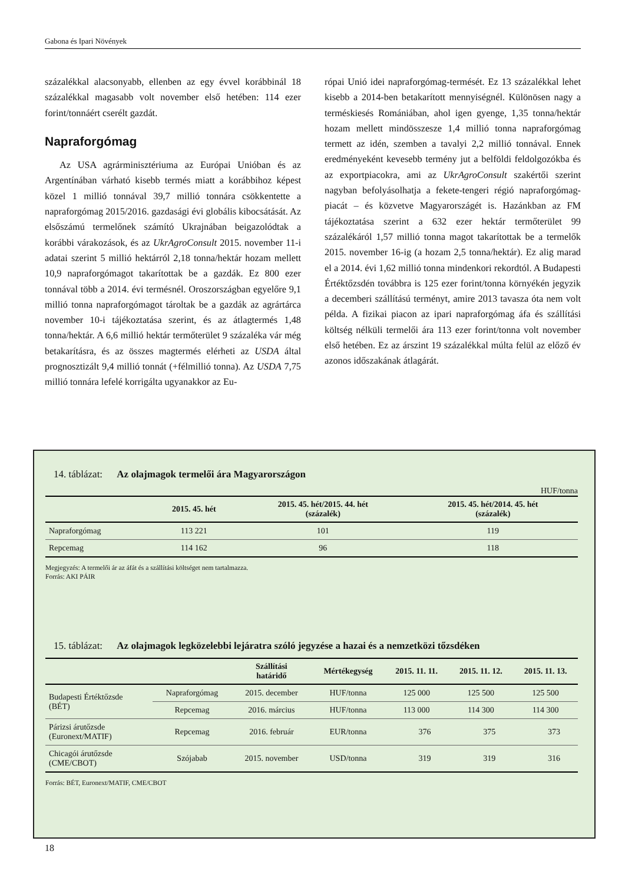Gabona és Ipari Növények
százalékkal alacsonyabb, ellenben az egy évvel korábbinál 18 százalékkal magasabb volt november első hetében: 114 ezer forint/tonnáért cserélt gazdát.
Napraforgómag
Az USA agrárminisztériuma az Európai Unióban és az Argentínában várható kisebb termés miatt a korábbihoz képest közel 1 millió tonnával 39,7 millió tonnára csökkentette a napraforgómag 2015/2016. gazdasági évi globális kibocsátását. Az elsőszámú termelőnek számító Ukrajnában beigazolódtak a korábbi várakozások, és az UkrAgroConsult 2015. november 11-i adatai szerint 5 millió hektárról 2,18 tonna/hektár hozam mellett 10,9 napraforgómagot takarítottak be a gazdák. Ez 800 ezer tonnával több a 2014. évi termésnél. Oroszországban egyelőre 9,1 millió tonna napraforgómagot tároltak be a gazdák az agrártárca november 10-i tájékoztatása szerint, és az átlagtermés 1,48 tonna/hektár. A 6,6 millió hektár termőterület 9 százaléka vár még betakarításra, és az összes magtermés elérheti az USDA által prognosztizált 9,4 millió tonnát (+félmillió tonna). Az USDA 7,75 millió tonnára lefelé korrigálta ugyanakkor az Eu-
rópai Unió idei napraforgómag-termését. Ez 13 százalékkal lehet kisebb a 2014-ben betakarított mennyiségnél. Különösen nagy a terméskiesés Romániában, ahol igen gyenge, 1,35 tonna/hektár hozam mellett mindösszesze 1,4 millió tonna napraforgómag termett az idén, szemben a tavalyi 2,2 millió tonnával. Ennek eredményeként kevesebb termény jut a belföldi feldolgozókba és az exportpiacokra, ami az UkrAgroConsult szakértői szerint nagyban befolyásolhatja a fekete-tengeri régió napraforgómag-piacát – és közvetve Magyarországét is. Hazánkban az FM tájékoztatása szerint a 632 ezer hektár termőterület 99 százalékáról 1,57 millió tonna magot takarítottak be a termelők 2015. november 16-ig (a hozam 2,5 tonna/hektár). Ez alig marad el a 2014. évi 1,62 millió tonna mindenkori rekordtól. A Budapesti Értéktőzsdén továbbra is 125 ezer forint/tonna környékén jegyzik a decemberi szállítású terményt, amire 2013 tavasza óta nem volt példa. A fizikai piacon az ipari napraforgómag áfa és szállítási költség nélküli termelői ára 113 ezer forint/tonna volt november első hetében. Ez az árszint 19 százalékkal múlta felül az előző év azonos időszakának átlagárát.
14. táblázat: Az olajmagok termelői ára Magyarországon
HUF/tonna
| | 2015. 45. hét | 2015. 45. hét/2015. 44. hét (százalék) | 2015. 45. hét/2014. 45. hét (százalék) |
| --- | --- | --- | --- |
| Napraforgómag | 113 221 | 101 | 119 |
| Repcemag | 114 162 | 96 | 118 |
Megjegyzés: A termelői ár az áfát és a szállítási költséget nem tartalmazza.
Forrás: AKI PÁIR
15. táblázat: Az olajmagok legközelebbi lejáratra szóló jegyzése a hazai és a nemzetközi tőzsdéken
| | | Szállítási határidő | Mértékegység | 2015. 11. 11. | 2015. 11. 12. | 2015. 11. 13. |
| --- | --- | --- | --- | --- | --- | --- |
| Budapesti Értéktőzsde (BÉT) | Napraforgómag | 2015. december | HUF/tonna | 125 000 | 125 500 | 125 500 |
| | Repcemag | 2016. március | HUF/tonna | 113 000 | 114 300 | 114 300 |
| Párizsi árutőzsde (Euronext/MATIF) | Repcemag | 2016. február | EUR/tonna | 376 | 375 | 373 |
| Chicagói árutőzsde (CME/CBOT) | Szójabab | 2015. november | USD/tonna | 319 | 319 | 316 |
Forrás: BÉT, Euronext/MATIF, CME/CBOT
18